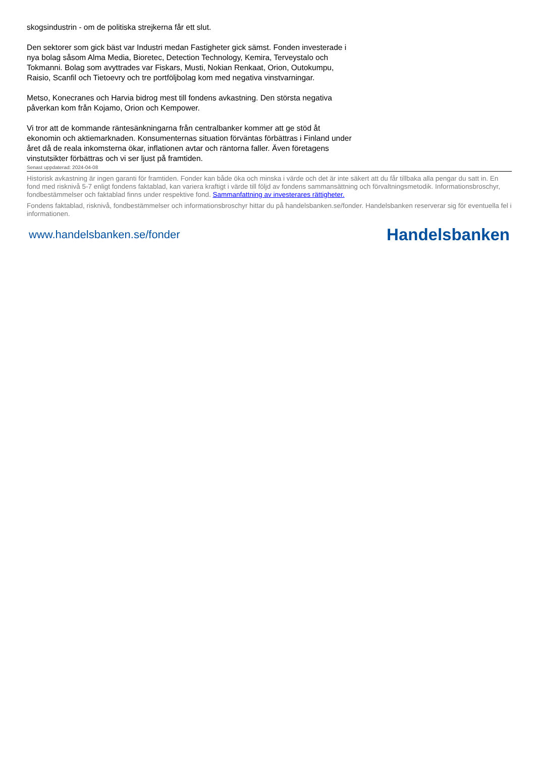skogsindustrin - om de politiska strejkerna får ett slut.
Den sektorer som gick bäst var Industri medan Fastigheter gick sämst. Fonden investerade i nya bolag såsom Alma Media, Bioretec, Detection Technology, Kemira, Terveystalo och Tokmanni. Bolag som avyttrades var Fiskars, Musti, Nokian Renkaat, Orion, Outokumpu, Raisio, Scanfil och Tietoevry och tre portföljbolag kom med negativa vinstvarningar.
Metso, Konecranes och Harvia bidrog mest till fondens avkastning. Den största negativa påverkan kom från Kojamo, Orion och Kempower.
Vi tror att de kommande räntesänkningarna från centralbanker kommer att ge stöd åt ekonomin och aktiemarknaden. Konsumenternas situation förväntas förbättras i Finland under året då de reala inkomsterna ökar, inflationen avtar och räntorna faller. Även företagens vinstutsikter förbättras och vi ser ljust på framtiden.
Senast uppdaterad: 2024-04-08
Historisk avkastning är ingen garanti för framtiden. Fonder kan både öka och minska i värde och det är inte säkert att du får tillbaka alla pengar du satt in. En fond med risknivå 5-7 enligt fondens faktablad, kan variera kraftigt i värde till följd av fondens sammansättning och förvaltningsmetodik. Informationsbroschyr, fondbestämmelser och faktablad finns under respektive fond. Sammanfattning av investerares rättigheter.
Fondens faktablad, risknivå, fondbestämmelser och informationsbroschyr hittar du på handelsbanken.se/fonder. Handelsbanken reserverar sig för eventuella fel i informationen.
www.handelsbanken.se/fonder Handelsbanken